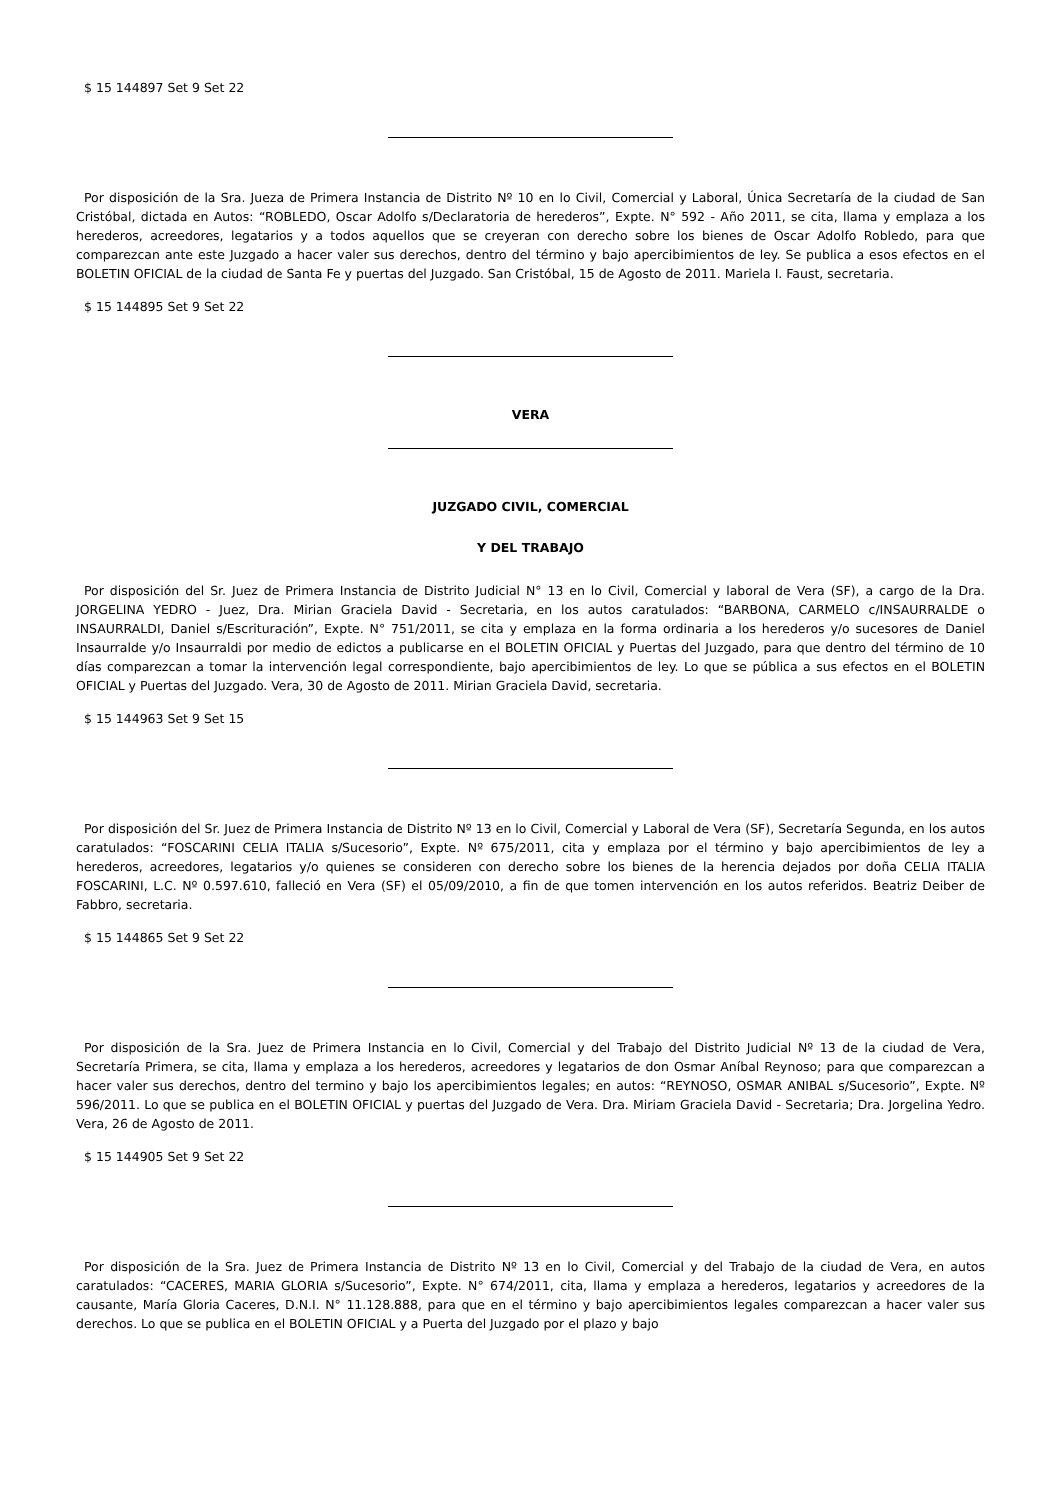$ 15 144897 Set 9 Set 22
Por disposición de la Sra. Jueza de Primera Instancia de Distrito Nº 10 en lo Civil, Comercial y Laboral, Única Secretaría de la ciudad de San Cristóbal, dictada en Autos: “ROBLEDO, Oscar Adolfo s/Declaratoria de herederos”, Expte. N° 592 - Año 2011, se cita, llama y emplaza a los herederos, acreedores, legatarios y a todos aquellos que se creyeran con derecho sobre los bienes de Oscar Adolfo Robledo, para que comparezcan ante este Juzgado a hacer valer sus derechos, dentro del término y bajo apercibimientos de ley. Se publica a esos efectos en el BOLETIN OFICIAL de la ciudad de Santa Fe y puertas del Juzgado. San Cristóbal, 15 de Agosto de 2011. Mariela I. Faust, secretaria.
$ 15 144895 Set 9 Set 22
VERA
JUZGADO CIVIL, COMERCIAL
Y DEL TRABAJO
Por disposición del Sr. Juez de Primera Instancia de Distrito Judicial N° 13 en lo Civil, Comercial y laboral de Vera (SF), a cargo de la Dra. JORGELINA YEDRO - Juez, Dra. Mirian Graciela David - Secretaria, en los autos caratulados: “BARBONA, CARMELO c/INSAURRALDE o INSAURRALDI, Daniel s/Escrituración”, Expte. N° 751/2011, se cita y emplaza en la forma ordinaria a los herederos y/o sucesores de Daniel Insaurralde y/o Insaurraldi por medio de edictos a publicarse en el BOLETIN OFICIAL y Puertas del Juzgado, para que dentro del término de 10 días comparezcan a tomar la intervención legal correspondiente, bajo apercibimientos de ley. Lo que se pública a sus efectos en el BOLETIN OFICIAL y Puertas del Juzgado. Vera, 30 de Agosto de 2011. Mirian Graciela David, secretaria.
$ 15 144963 Set 9 Set 15
Por disposición del Sr. Juez de Primera Instancia de Distrito Nº 13 en lo Civil, Comercial y Laboral de Vera (SF), Secretaría Segunda, en los autos caratulados: “FOSCARINI CELIA ITALIA s/Sucesorio”, Expte. Nº 675/2011, cita y emplaza por el término y bajo apercibimientos de ley a herederos, acreedores, legatarios y/o quienes se consideren con derecho sobre los bienes de la herencia dejados por doña CELIA ITALIA FOSCARINI, L.C. Nº 0.597.610, falleció en Vera (SF) el 05/09/2010, a fin de que tomen intervención en los autos referidos. Beatriz Deiber de Fabbro, secretaria.
$ 15 144865 Set 9 Set 22
Por disposición de la Sra. Juez de Primera Instancia en lo Civil, Comercial y del Trabajo del Distrito Judicial Nº 13 de la ciudad de Vera, Secretaría Primera, se cita, llama y emplaza a los herederos, acreedores y legatarios de don Osmar Aníbal Reynoso; para que comparezcan a hacer valer sus derechos, dentro del termino y bajo los apercibimientos legales; en autos: “REYNOSO, OSMAR ANIBAL s/Sucesorio”, Expte. Nº 596/2011. Lo que se publica en el BOLETIN OFICIAL y puertas del Juzgado de Vera. Dra. Miriam Graciela David - Secretaria; Dra. Jorgelina Yedro. Vera, 26 de Agosto de 2011.
$ 15 144905 Set 9 Set 22
Por disposición de la Sra. Juez de Primera Instancia de Distrito Nº 13 en lo Civil, Comercial y del Trabajo de la ciudad de Vera, en autos caratulados: “CACERES, MARIA GLORIA s/Sucesorio”, Expte. N° 674/2011, cita, llama y emplaza a herederos, legatarios y acreedores de la causante, María Gloria Caceres, D.N.I. N° 11.128.888, para que en el término y bajo apercibimientos legales comparezcan a hacer valer sus derechos. Lo que se publica en el BOLETIN OFICIAL y a Puerta del Juzgado por el plazo y bajo